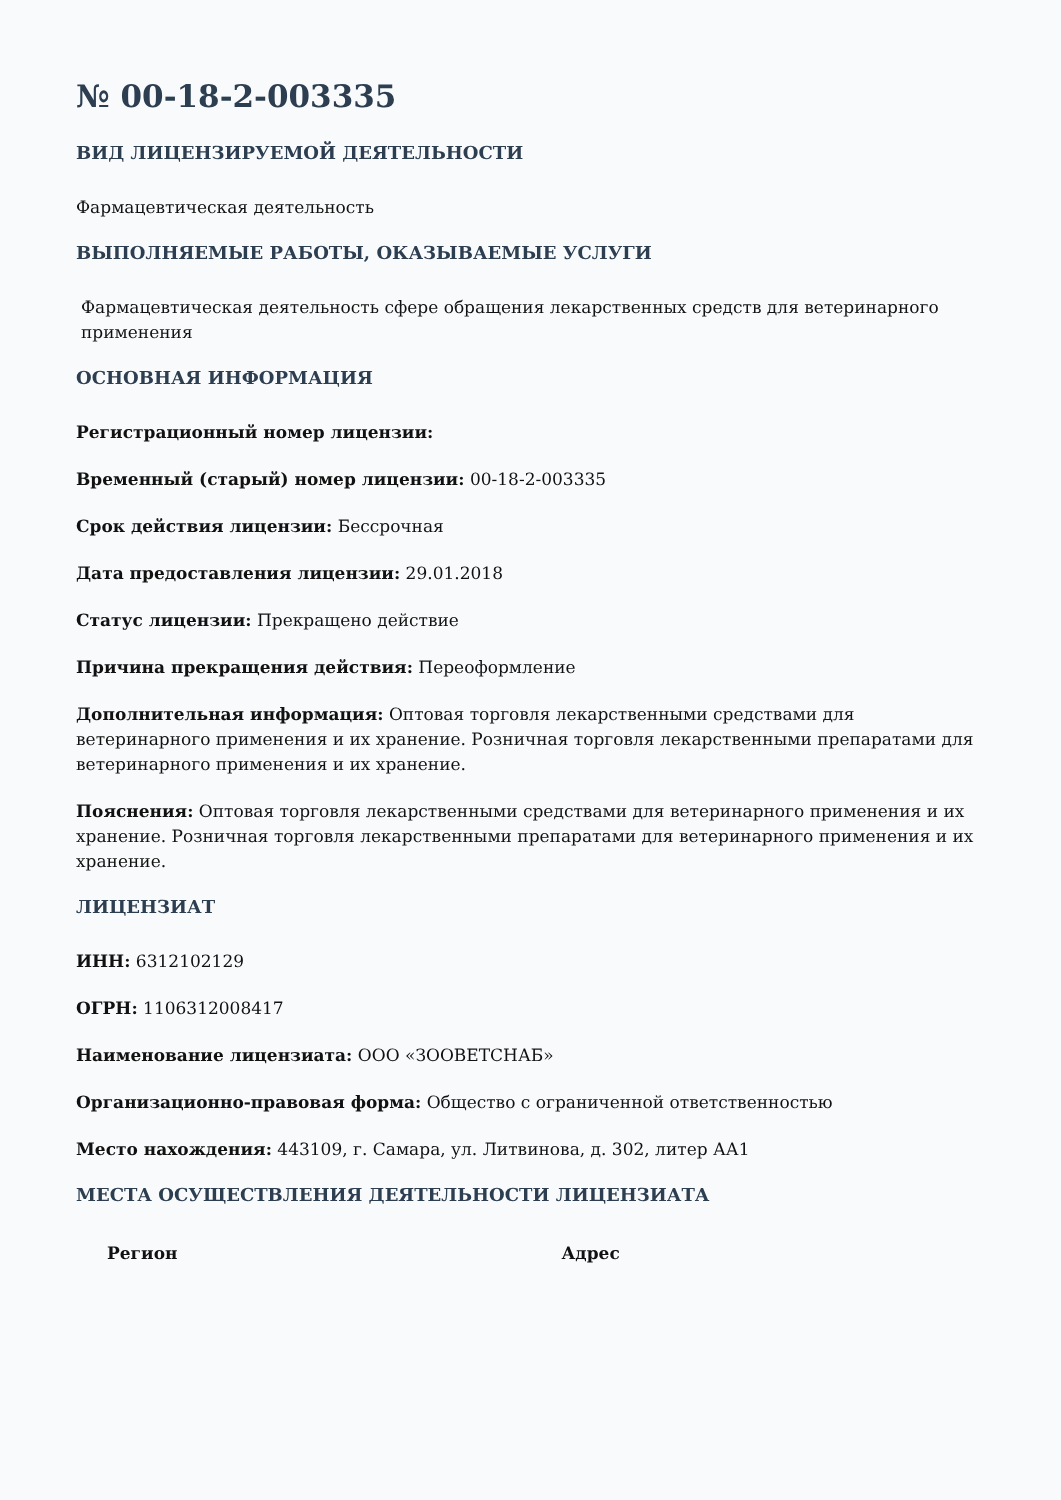№ 00-18-2-003335
ВИД ЛИЦЕНЗИРУЕМОЙ ДЕЯТЕЛЬНОСТИ
Фармацевтическая деятельность
ВЫПОЛНЯЕМЫЕ РАБОТЫ, ОКАЗЫВАЕМЫЕ УСЛУГИ
Фармацевтическая деятельность сфере обращения лекарственных средств для ветеринарного применения
ОСНОВНАЯ ИНФОРМАЦИЯ
Регистрационный номер лицензии:
Временный (старый) номер лицензии: 00-18-2-003335
Срок действия лицензии: Бессрочная
Дата предоставления лицензии: 29.01.2018
Статус лицензии: Прекращено действие
Причина прекращения действия: Переоформление
Дополнительная информация: Оптовая торговля лекарственными средствами для ветеринарного применения и их хранение. Розничная торговля лекарственными препаратами для ветеринарного применения и их хранение.
Пояснения: Оптовая торговля лекарственными средствами для ветеринарного применения и их хранение. Розничная торговля лекарственными препаратами для ветеринарного применения и их хранение.
ЛИЦЕНЗИАТ
ИНН: 6312102129
ОГРН: 1106312008417
Наименование лицензиата: ООО «ЗООВЕТСНАБ»
Организационно-правовая форма: Общество с ограниченной ответственностью
Место нахождения: 443109, г. Самара, ул. Литвинова, д. 302, литер АА1
МЕСТА ОСУЩЕСТВЛЕНИЯ ДЕЯТЕЛЬНОСТИ ЛИЦЕНЗИАТА
| Регион | Адрес |
| --- | --- |